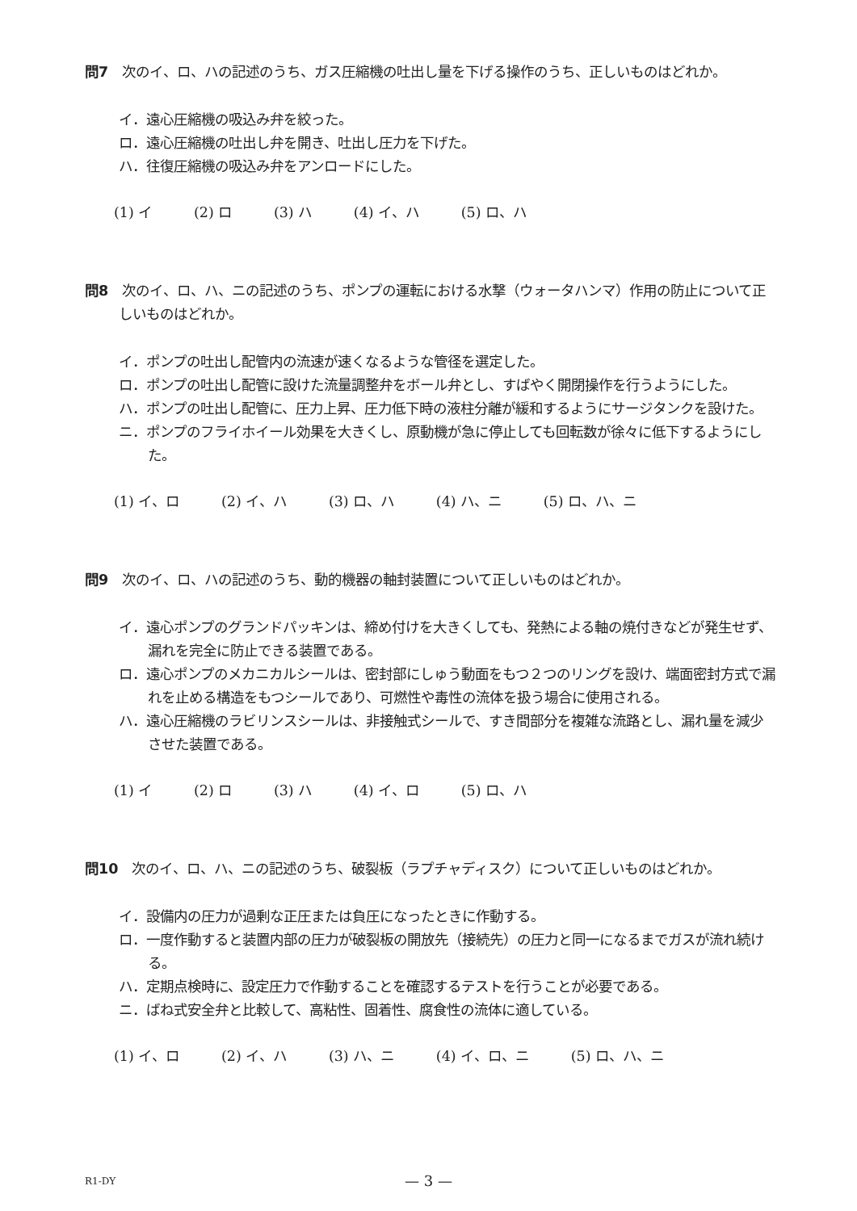問7　次のイ、ロ、ハの記述のうち、ガス圧縮機の吐出し量を下げる操作のうち、正しいものはどれか。
イ．遠心圧縮機の吸込み弁を絞った。
ロ．遠心圧縮機の吐出し弁を開き、吐出し圧力を下げた。
ハ．往復圧縮機の吸込み弁をアンロードにした。
(1) イ (2) ロ (3) ハ (4) イ、ハ (5) ロ、ハ
問8　次のイ、ロ、ハ、ニの記述のうち、ポンプの運転における水撃（ウォータハンマ）作用の防止について正しいものはどれか。
イ．ポンプの吐出し配管内の流速が速くなるような管径を選定した。
ロ．ポンプの吐出し配管に設けた流量調整弁をボール弁とし、すばやく開閉操作を行うようにした。
ハ．ポンプの吐出し配管に、圧力上昇、圧力低下時の液柱分離が緩和するようにサージタンクを設けた。
ニ．ポンプのフライホイール効果を大きくし、原動機が急に停止しても回転数が徐々に低下するようにした。
(1) イ、ロ (2) イ、ハ (3) ロ、ハ (4) ハ、ニ (5) ロ、ハ、ニ
問9　次のイ、ロ、ハの記述のうち、動的機器の軸封装置について正しいものはどれか。
イ．遠心ポンプのグランドパッキンは、締め付けを大きくしても、発熱による軸の焼付きなどが発生せず、漏れを完全に防止できる装置である。
ロ．遠心ポンプのメカニカルシールは、密封部にしゅう動面をもつ２つのリングを設け、端面密封方式で漏れを止める構造をもつシールであり、可燃性や毒性の流体を扱う場合に使用される。
ハ．遠心圧縮機のラビリンスシールは、非接触式シールで、すき間部分を複雑な流路とし、漏れ量を減少させた装置である。
(1) イ (2) ロ (3) ハ (4) イ、ロ (5) ロ、ハ
問10　次のイ、ロ、ハ、ニの記述のうち、破裂板（ラプチャディスク）について正しいものはどれか。
イ．設備内の圧力が過剰な正圧または負圧になったときに作動する。
ロ．一度作動すると装置内部の圧力が破裂板の開放先（接続先）の圧力と同一になるまでガスが流れ続ける。
ハ．定期点検時に、設定圧力で作動することを確認するテストを行うことが必要である。
ニ．ばね式安全弁と比較して、高粘性、固着性、腐食性の流体に適している。
(1) イ、ロ (2) イ、ハ (3) ハ、ニ (4) イ、ロ、ニ (5) ロ、ハ、ニ
R1-DY
— 3 —